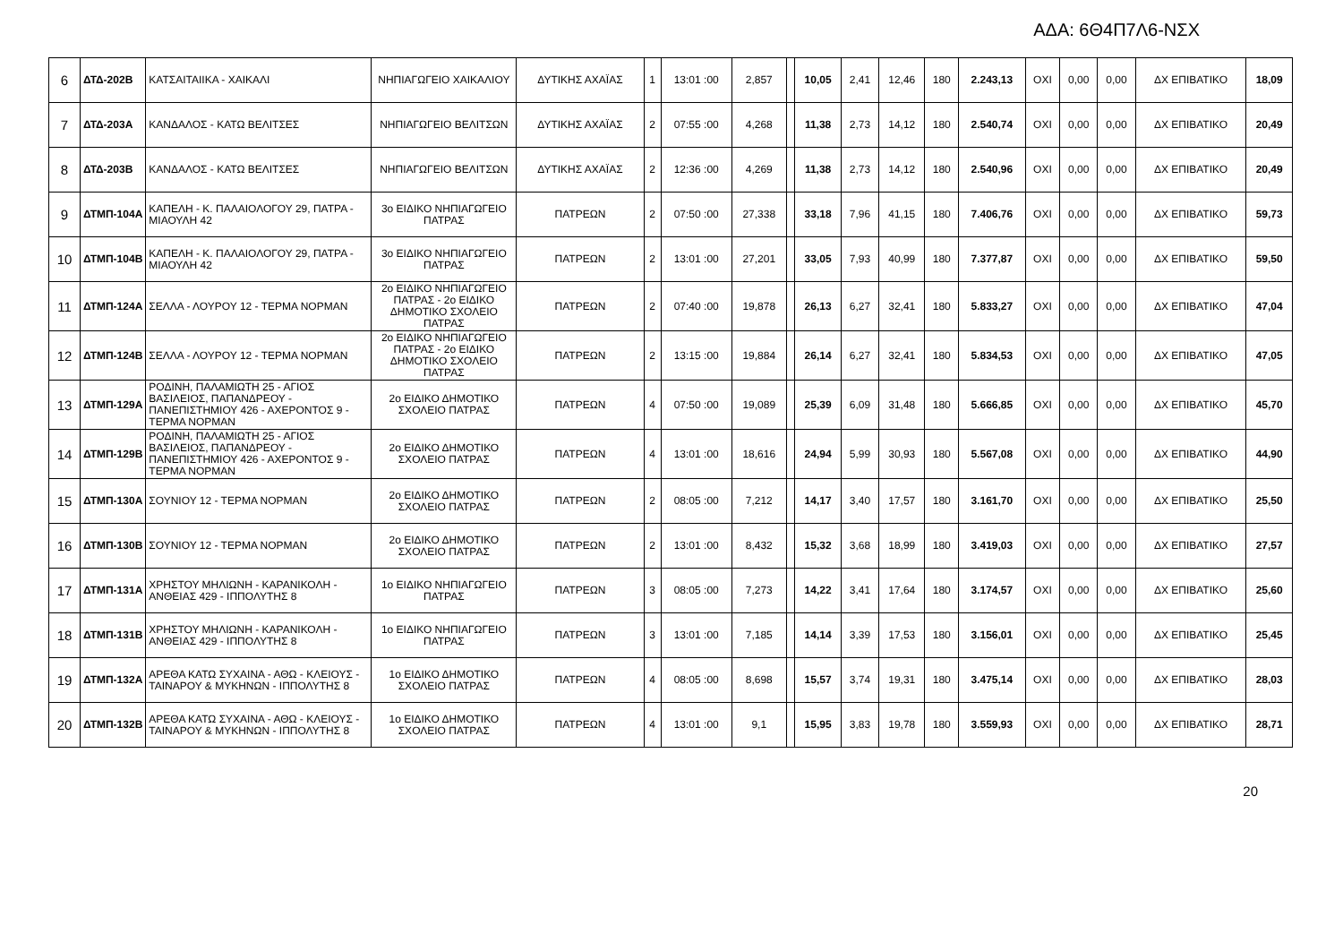ΑΔΑ: 6Θ4Π7Λ6-ΝΣΧ
| 6 | ΔΤΔ-202Β | ΚΑΤΣΑΙΤΑΙΙΚΑ - ΧΑΙΚΑΛΙ | ΝΗΠΙΑΓΩΓΕΙΟ ΧΑΙΚΑΛΙΟΥ | ΔΥΤΙΚΗΣ ΑΧΑΪΑΣ | 1 | 13:01 :00 | 2,857 | | 10,05 | 2,41 | 12,46 | 180 | 2.243,13 | ΟΧΙ | 0,00 | 0,00 | ΔΧ ΕΠΙΒΑΤΙΚΟ | 18,09 |
| 7 | ΔΤΔ-203Α | ΚΑΝΔΑΛΟΣ - ΚΑΤΩ ΒΕΛΙΤΣΕΣ | ΝΗΠΙΑΓΩΓΕΙΟ ΒΕΛΙΤΣΩΝ | ΔΥΤΙΚΗΣ ΑΧΑΪΑΣ | 2 | 07:55 :00 | 4,268 | | 11,38 | 2,73 | 14,12 | 180 | 2.540,74 | ΟΧΙ | 0,00 | 0,00 | ΔΧ ΕΠΙΒΑΤΙΚΟ | 20,49 |
| 8 | ΔΤΔ-203Β | ΚΑΝΔΑΛΟΣ - ΚΑΤΩ ΒΕΛΙΤΣΕΣ | ΝΗΠΙΑΓΩΓΕΙΟ ΒΕΛΙΤΣΩΝ | ΔΥΤΙΚΗΣ ΑΧΑΪΑΣ | 2 | 12:36 :00 | 4,269 | | 11,38 | 2,73 | 14,12 | 180 | 2.540,96 | ΟΧΙ | 0,00 | 0,00 | ΔΧ ΕΠΙΒΑΤΙΚΟ | 20,49 |
| 9 | ΔΤΜΠ-104Α | ΚΑΠΕΛΗ - Κ. ΠΑΛΑΙΟΛΟΓΟΥ 29, ΠΑΤΡΑ - ΜΙΑΟΥΛΗ 42 | 3ο ΕΙΔΙΚΟ ΝΗΠΙΑΓΩΓΕΙΟ ΠΑΤΡΑΣ | ΠΑΤΡΕΩΝ | 2 | 07:50 :00 | 27,338 | | 33,18 | 7,96 | 41,15 | 180 | 7.406,76 | ΟΧΙ | 0,00 | 0,00 | ΔΧ ΕΠΙΒΑΤΙΚΟ | 59,73 |
| 10 | ΔΤΜΠ-104Β | ΚΑΠΕΛΗ - Κ. ΠΑΛΑΙΟΛΟΓΟΥ 29, ΠΑΤΡΑ - ΜΙΑΟΥΛΗ 42 | 3ο ΕΙΔΙΚΟ ΝΗΠΙΑΓΩΓΕΙΟ ΠΑΤΡΑΣ | ΠΑΤΡΕΩΝ | 2 | 13:01 :00 | 27,201 | | 33,05 | 7,93 | 40,99 | 180 | 7.377,87 | ΟΧΙ | 0,00 | 0,00 | ΔΧ ΕΠΙΒΑΤΙΚΟ | 59,50 |
| 11 | ΔΤΜΠ-124Α | ΣΕΛΛΑ - ΛΟΥΡΟΥ 12 - ΤΕΡΜΑ ΝΟΡΜΑΝ | 2ο ΕΙΔΙΚΟ ΝΗΠΙΑΓΩΓΕΙΟ ΠΑΤΡΑΣ - 2ο ΕΙΔΙΚΟ ΔΗΜΟΤΙΚΟ ΣΧΟΛΕΙΟ ΠΑΤΡΑΣ | ΠΑΤΡΕΩΝ | 2 | 07:40 :00 | 19,878 | | 26,13 | 6,27 | 32,41 | 180 | 5.833,27 | ΟΧΙ | 0,00 | 0,00 | ΔΧ ΕΠΙΒΑΤΙΚΟ | 47,04 |
| 12 | ΔΤΜΠ-124Β | ΣΕΛΛΑ - ΛΟΥΡΟΥ 12 - ΤΕΡΜΑ ΝΟΡΜΑΝ | 2ο ΕΙΔΙΚΟ ΝΗΠΙΑΓΩΓΕΙΟ ΠΑΤΡΑΣ - 2ο ΕΙΔΙΚΟ ΔΗΜΟΤΙΚΟ ΣΧΟΛΕΙΟ ΠΑΤΡΑΣ | ΠΑΤΡΕΩΝ | 2 | 13:15 :00 | 19,884 | | 26,14 | 6,27 | 32,41 | 180 | 5.834,53 | ΟΧΙ | 0,00 | 0,00 | ΔΧ ΕΠΙΒΑΤΙΚΟ | 47,05 |
| 13 | ΔΤΜΠ-129Α | ΡΟΔΙΝΗ, ΠΑΛΑΜΙΩΤΗ 25 - ΑΓΙΟΣ ΒΑΣΙΛΕΙΟΣ, ΠΑΠΑΝΔΡΕΟΥ - ΠΑΝΕΠΙΣΤΗΜΙΟΥ 426 - ΑΧΕΡΟΝΤΟΣ 9 - ΤΕΡΜΑ ΝΟΡΜΑΝ | 2ο ΕΙΔΙΚΟ ΔΗΜΟΤΙΚΟ ΣΧΟΛΕΙΟ ΠΑΤΡΑΣ | ΠΑΤΡΕΩΝ | 4 | 07:50 :00 | 19,089 | | 25,39 | 6,09 | 31,48 | 180 | 5.666,85 | ΟΧΙ | 0,00 | 0,00 | ΔΧ ΕΠΙΒΑΤΙΚΟ | 45,70 |
| 14 | ΔΤΜΠ-129Β | ΡΟΔΙΝΗ, ΠΑΛΑΜΙΩΤΗ 25 - ΑΓΙΟΣ ΒΑΣΙΛΕΙΟΣ, ΠΑΠΑΝΔΡΕΟΥ - ΠΑΝΕΠΙΣΤΗΜΙΟΥ 426 - ΑΧΕΡΟΝΤΟΣ 9 - ΤΕΡΜΑ ΝΟΡΜΑΝ | 2ο ΕΙΔΙΚΟ ΔΗΜΟΤΙΚΟ ΣΧΟΛΕΙΟ ΠΑΤΡΑΣ | ΠΑΤΡΕΩΝ | 4 | 13:01 :00 | 18,616 | | 24,94 | 5,99 | 30,93 | 180 | 5.567,08 | ΟΧΙ | 0,00 | 0,00 | ΔΧ ΕΠΙΒΑΤΙΚΟ | 44,90 |
| 15 | ΔΤΜΠ-130Α | ΣΟΥΝΙΟΥ 12 - ΤΕΡΜΑ ΝΟΡΜΑΝ | 2ο ΕΙΔΙΚΟ ΔΗΜΟΤΙΚΟ ΣΧΟΛΕΙΟ ΠΑΤΡΑΣ | ΠΑΤΡΕΩΝ | 2 | 08:05 :00 | 7,212 | | 14,17 | 3,40 | 17,57 | 180 | 3.161,70 | ΟΧΙ | 0,00 | 0,00 | ΔΧ ΕΠΙΒΑΤΙΚΟ | 25,50 |
| 16 | ΔΤΜΠ-130Β | ΣΟΥΝΙΟΥ 12 - ΤΕΡΜΑ ΝΟΡΜΑΝ | 2ο ΕΙΔΙΚΟ ΔΗΜΟΤΙΚΟ ΣΧΟΛΕΙΟ ΠΑΤΡΑΣ | ΠΑΤΡΕΩΝ | 2 | 13:01 :00 | 8,432 | | 15,32 | 3,68 | 18,99 | 180 | 3.419,03 | ΟΧΙ | 0,00 | 0,00 | ΔΧ ΕΠΙΒΑΤΙΚΟ | 27,57 |
| 17 | ΔΤΜΠ-131Α | ΧΡΗΣΤΟΥ ΜΗΛΙΩΝΗ - ΚΑΡΑΝΙΚΟΛΗ - ΑΝΘΕΙΑΣ 429 - ΙΠΠΟΛΥΤΗΣ 8 | 1ο ΕΙΔΙΚΟ ΝΗΠΙΑΓΩΓΕΙΟ ΠΑΤΡΑΣ | ΠΑΤΡΕΩΝ | 3 | 08:05 :00 | 7,273 | | 14,22 | 3,41 | 17,64 | 180 | 3.174,57 | ΟΧΙ | 0,00 | 0,00 | ΔΧ ΕΠΙΒΑΤΙΚΟ | 25,60 |
| 18 | ΔΤΜΠ-131Β | ΧΡΗΣΤΟΥ ΜΗΛΙΩΝΗ - ΚΑΡΑΝΙΚΟΛΗ - ΑΝΘΕΙΑΣ 429 - ΙΠΠΟΛΥΤΗΣ 8 | 1ο ΕΙΔΙΚΟ ΝΗΠΙΑΓΩΓΕΙΟ ΠΑΤΡΑΣ | ΠΑΤΡΕΩΝ | 3 | 13:01 :00 | 7,185 | | 14,14 | 3,39 | 17,53 | 180 | 3.156,01 | ΟΧΙ | 0,00 | 0,00 | ΔΧ ΕΠΙΒΑΤΙΚΟ | 25,45 |
| 19 | ΔΤΜΠ-132Α | ΑΡΕΘΑ ΚΑΤΩ ΣΥΧΑΙΝΑ - ΑΘΩ - ΚΛΕΙΟΥΣ - ΤΑΙΝΑΡΟΥ & ΜΥΚΗΝΩΝ - ΙΠΠΟΛΥΤΗΣ 8 | 1ο ΕΙΔΙΚΟ ΔΗΜΟΤΙΚΟ ΣΧΟΛΕΙΟ ΠΑΤΡΑΣ | ΠΑΤΡΕΩΝ | 4 | 08:05 :00 | 8,698 | | 15,57 | 3,74 | 19,31 | 180 | 3.475,14 | ΟΧΙ | 0,00 | 0,00 | ΔΧ ΕΠΙΒΑΤΙΚΟ | 28,03 |
| 20 | ΔΤΜΠ-132Β | ΑΡΕΘΑ ΚΑΤΩ ΣΥΧΑΙΝΑ - ΑΘΩ - ΚΛΕΙΟΥΣ - ΤΑΙΝΑΡΟΥ & ΜΥΚΗΝΩΝ - ΙΠΠΟΛΥΤΗΣ 8 | 1ο ΕΙΔΙΚΟ ΔΗΜΟΤΙΚΟ ΣΧΟΛΕΙΟ ΠΑΤΡΑΣ | ΠΑΤΡΕΩΝ | 4 | 13:01 :00 | 9,1 | | 15,95 | 3,83 | 19,78 | 180 | 3.559,93 | ΟΧΙ | 0,00 | 0,00 | ΔΧ ΕΠΙΒΑΤΙΚΟ | 28,71 |
20